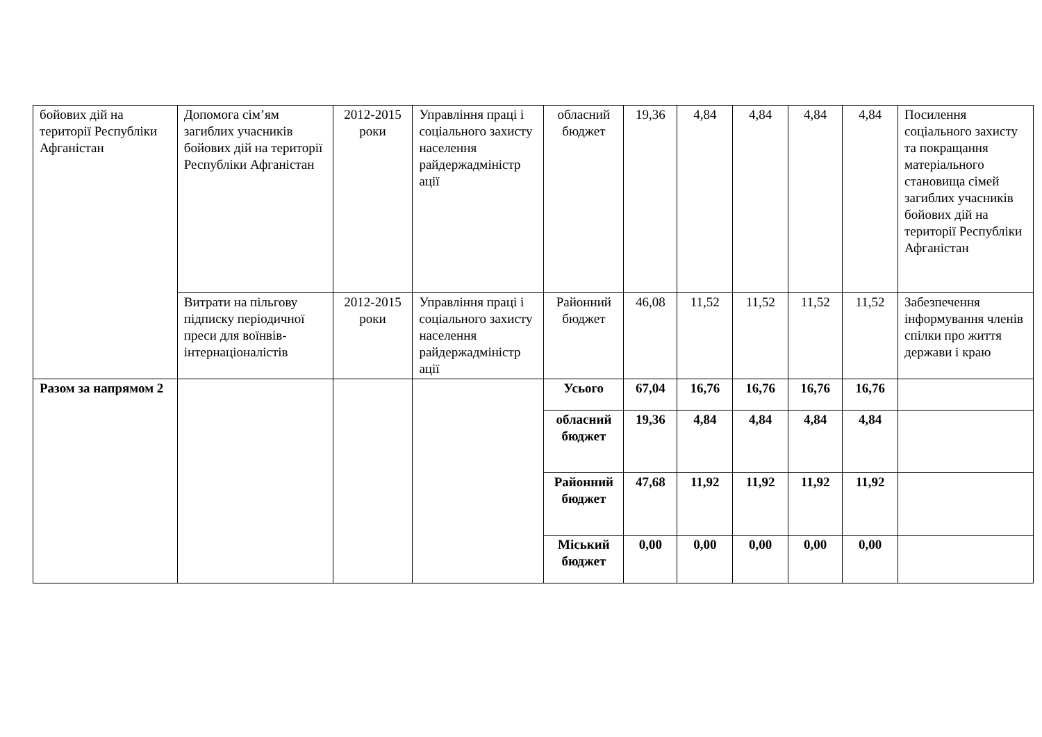| бойових дій на території Республіки Афганістан | Допомога сім’ям загиблих учасників бойових дій на території Республіки Афганістан | 2012-2015 роки | Управління праці і соціального захисту населення райдержадміністр ації | обласний бюджет | 19,36 | 4,84 | 4,84 | 4,84 | 4,84 | Посилення соціального захисту та покращання матеріального становища сімей загиблих учасників бойових дій на території Республіки Афганістан |
| | Витрати на пільгову підписку періодичної преси для воїнвів-інтернаціоналістів | 2012-2015 роки | Управління праці і соціального захисту населення райдержадміністр ації | Районний бюджет | 46,08 | 11,52 | 11,52 | 11,52 | 11,52 | Забезпечення інформування членів спілки про життя держави і краю |
| Разом за напрямом 2 | | | | Усього | 67,04 | 16,76 | 16,76 | 16,76 | 16,76 | |
| | | | | обласний бюджет | 19,36 | 4,84 | 4,84 | 4,84 | 4,84 | |
| | | | | Районний бюджет | 47,68 | 11,92 | 11,92 | 11,92 | 11,92 | |
| | | | | Міський бюджет | 0,00 | 0,00 | 0,00 | 0,00 | 0,00 | |